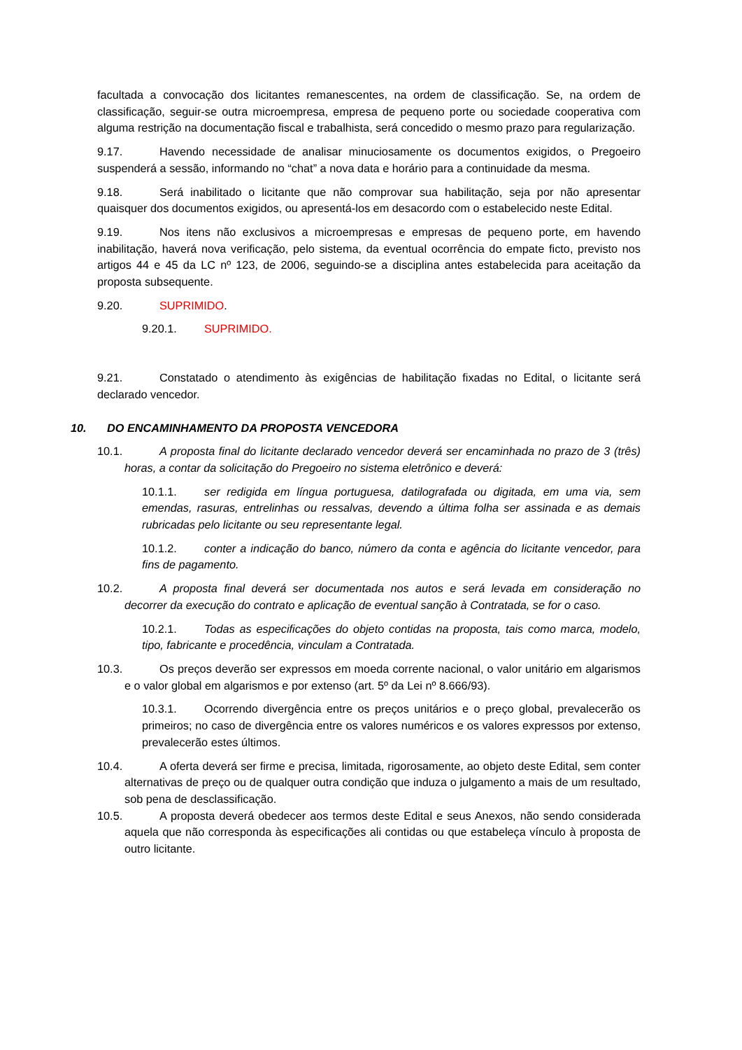facultada a convocação dos licitantes remanescentes, na ordem de classificação. Se, na ordem de classificação, seguir-se outra microempresa, empresa de pequeno porte ou sociedade cooperativa com alguma restrição na documentação fiscal e trabalhista, será concedido o mesmo prazo para regularização.
9.17. Havendo necessidade de analisar minuciosamente os documentos exigidos, o Pregoeiro suspenderá a sessão, informando no “chat” a nova data e horário para a continuidade da mesma.
9.18. Será inabilitado o licitante que não comprovar sua habilitação, seja por não apresentar quaisquer dos documentos exigidos, ou apresentá-los em desacordo com o estabelecido neste Edital.
9.19. Nos itens não exclusivos a microempresas e empresas de pequeno porte, em havendo inabilitação, haverá nova verificação, pelo sistema, da eventual ocorrência do empate ficto, previsto nos artigos 44 e 45 da LC nº 123, de 2006, seguindo-se a disciplina antes estabelecida para aceitação da proposta subsequente.
9.20. SUPRIMIDO.
9.20.1. SUPRIMIDO.
9.21. Constatado o atendimento às exigências de habilitação fixadas no Edital, o licitante será declarado vencedor.
10. DO ENCAMINHAMENTO DA PROPOSTA VENCEDORA
10.1. A proposta final do licitante declarado vencedor deverá ser encaminhada no prazo de 3 (três) horas, a contar da solicitação do Pregoeiro no sistema eletrônico e deverá:
10.1.1. ser redigida em língua portuguesa, datilografada ou digitada, em uma via, sem emendas, rasuras, entrelinhas ou ressalvas, devendo a última folha ser assinada e as demais rubricadas pelo licitante ou seu representante legal.
10.1.2. conter a indicação do banco, número da conta e agência do licitante vencedor, para fins de pagamento.
10.2. A proposta final deverá ser documentada nos autos e será levada em consideração no decorrer da execução do contrato e aplicação de eventual sanção à Contratada, se for o caso.
10.2.1. Todas as especificações do objeto contidas na proposta, tais como marca, modelo, tipo, fabricante e procedência, vinculam a Contratada.
10.3. Os preços deverão ser expressos em moeda corrente nacional, o valor unitário em algarismos e o valor global em algarismos e por extenso (art. 5º da Lei nº 8.666/93).
10.3.1. Ocorrendo divergência entre os preços unitários e o preço global, prevalecerão os primeiros; no caso de divergência entre os valores numéricos e os valores expressos por extenso, prevalecerão estes últimos.
10.4. A oferta deverá ser firme e precisa, limitada, rigorosamente, ao objeto deste Edital, sem conter alternativas de preço ou de qualquer outra condição que induza o julgamento a mais de um resultado, sob pena de desclassificação.
10.5. A proposta deverá obedecer aos termos deste Edital e seus Anexos, não sendo considerada aquela que não corresponda às especificações ali contidas ou que estabeleça vínculo à proposta de outro licitante.